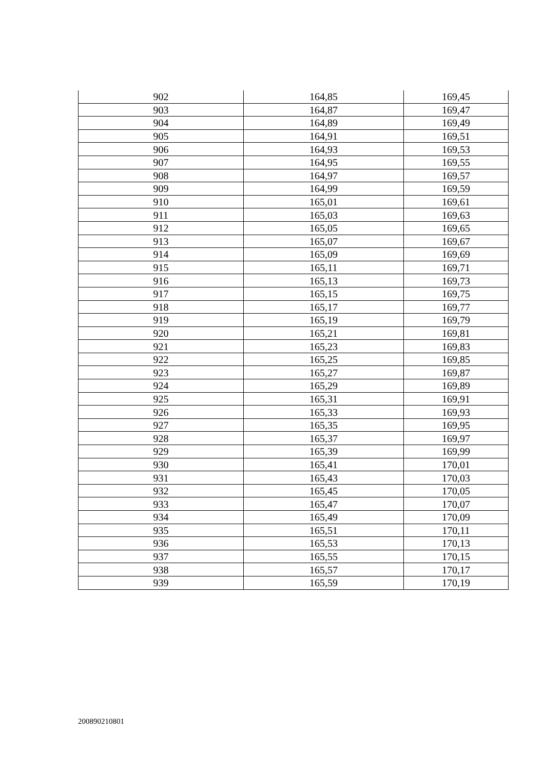| 902 | 164,85 | 169,45 |
| 903 | 164,87 | 169,47 |
| 904 | 164,89 | 169,49 |
| 905 | 164,91 | 169,51 |
| 906 | 164,93 | 169,53 |
| 907 | 164,95 | 169,55 |
| 908 | 164,97 | 169,57 |
| 909 | 164,99 | 169,59 |
| 910 | 165,01 | 169,61 |
| 911 | 165,03 | 169,63 |
| 912 | 165,05 | 169,65 |
| 913 | 165,07 | 169,67 |
| 914 | 165,09 | 169,69 |
| 915 | 165,11 | 169,71 |
| 916 | 165,13 | 169,73 |
| 917 | 165,15 | 169,75 |
| 918 | 165,17 | 169,77 |
| 919 | 165,19 | 169,79 |
| 920 | 165,21 | 169,81 |
| 921 | 165,23 | 169,83 |
| 922 | 165,25 | 169,85 |
| 923 | 165,27 | 169,87 |
| 924 | 165,29 | 169,89 |
| 925 | 165,31 | 169,91 |
| 926 | 165,33 | 169,93 |
| 927 | 165,35 | 169,95 |
| 928 | 165,37 | 169,97 |
| 929 | 165,39 | 169,99 |
| 930 | 165,41 | 170,01 |
| 931 | 165,43 | 170,03 |
| 932 | 165,45 | 170,05 |
| 933 | 165,47 | 170,07 |
| 934 | 165,49 | 170,09 |
| 935 | 165,51 | 170,11 |
| 936 | 165,53 | 170,13 |
| 937 | 165,55 | 170,15 |
| 938 | 165,57 | 170,17 |
| 939 | 165,59 | 170,19 |
200890210801